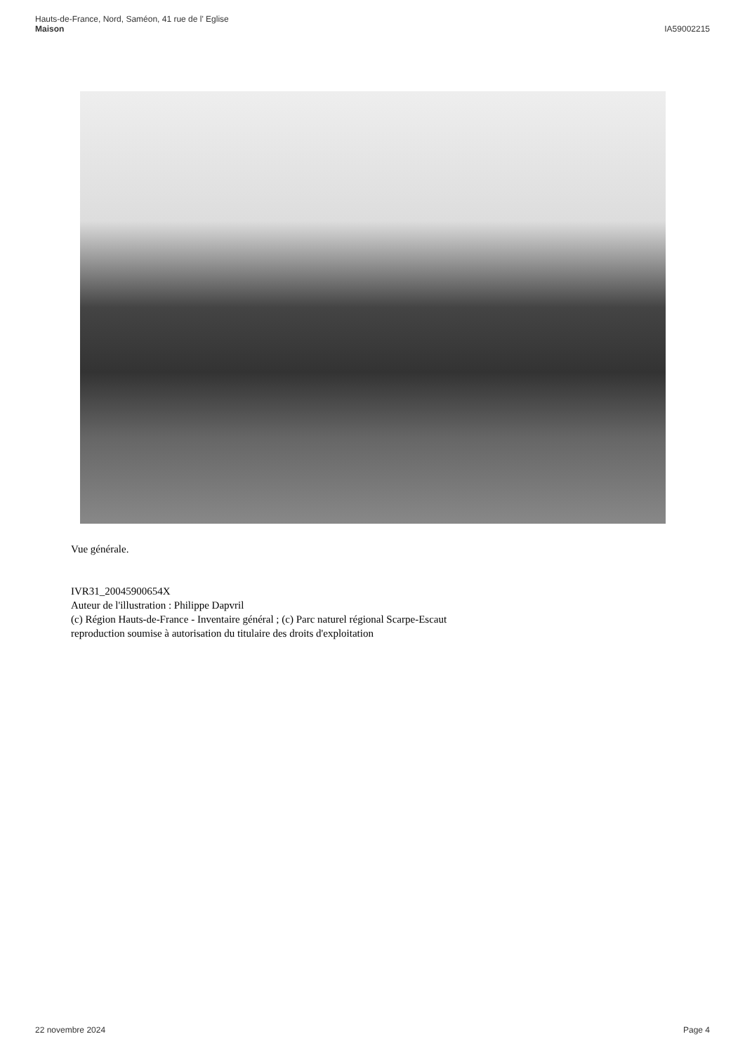Hauts-de-France, Nord, Saméon, 41 rue de l' Eglise
Maison
IA59002215
Vue générale.
IVR31_20045900654X
Auteur de l'illustration : Philippe Dapvril
(c) Région Hauts-de-France - Inventaire général ; (c) Parc naturel régional Scarpe-Escaut
reproduction soumise à autorisation du titulaire des droits d'exploitation
22 novembre 2024 Page 4